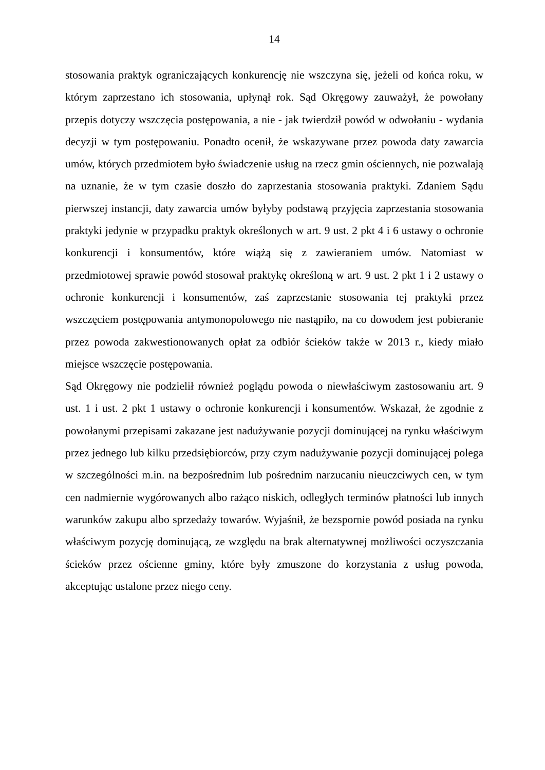14
stosowania praktyk ograniczających konkurencję nie wszczyna się, jeżeli od końca roku, w którym zaprzestano ich stosowania, upłynął rok. Sąd Okręgowy zauważył, że powołany przepis dotyczy wszczęcia postępowania, a nie - jak twierdził powód w odwołaniu - wydania decyzji w tym postępowaniu. Ponadto ocenił, że wskazywane przez powoda daty zawarcia umów, których przedmiotem było świadczenie usług na rzecz gmin ościennych, nie pozwalają na uznanie, że w tym czasie doszło do zaprzestania stosowania praktyki. Zdaniem Sądu pierwszej instancji, daty zawarcia umów byłyby podstawą przyjęcia zaprzestania stosowania praktyki jedynie w przypadku praktyk określonych w art. 9 ust. 2 pkt 4 i 6 ustawy o ochronie konkurencji i konsumentów, które wiążą się z zawieraniem umów. Natomiast w przedmiotowej sprawie powód stosował praktykę określoną w art. 9 ust. 2 pkt 1 i 2 ustawy o ochronie konkurencji i konsumentów, zaś zaprzestanie stosowania tej praktyki przez wszczęciem postępowania antymonopolowego nie nastąpiło, na co dowodem jest pobieranie przez powoda zakwestionowanych opłat za odbiór ścieków także w 2013 r., kiedy miało miejsce wszczęcie postępowania.
Sąd Okręgowy nie podzielił również poglądu powoda o niewłaściwym zastosowaniu art. 9 ust. 1 i ust. 2 pkt 1 ustawy o ochronie konkurencji i konsumentów. Wskazał, że zgodnie z powołanymi przepisami zakazane jest nadużywanie pozycji dominującej na rynku właściwym przez jednego lub kilku przedsiębiorców, przy czym nadużywanie pozycji dominującej polega w szczególności m.in. na bezpośrednim lub pośrednim narzucaniu nieuczciwych cen, w tym cen nadmiernie wygórowanych albo rażąco niskich, odległych terminów płatności lub innych warunków zakupu albo sprzedaży towarów. Wyjaśnił, że bezspornie powód posiada na rynku właściwym pozycję dominującą, ze względu na brak alternatywnej możliwości oczyszczania ścieków przez ościenne gminy, które były zmuszone do korzystania z usług powoda, akceptując ustalone przez niego ceny.